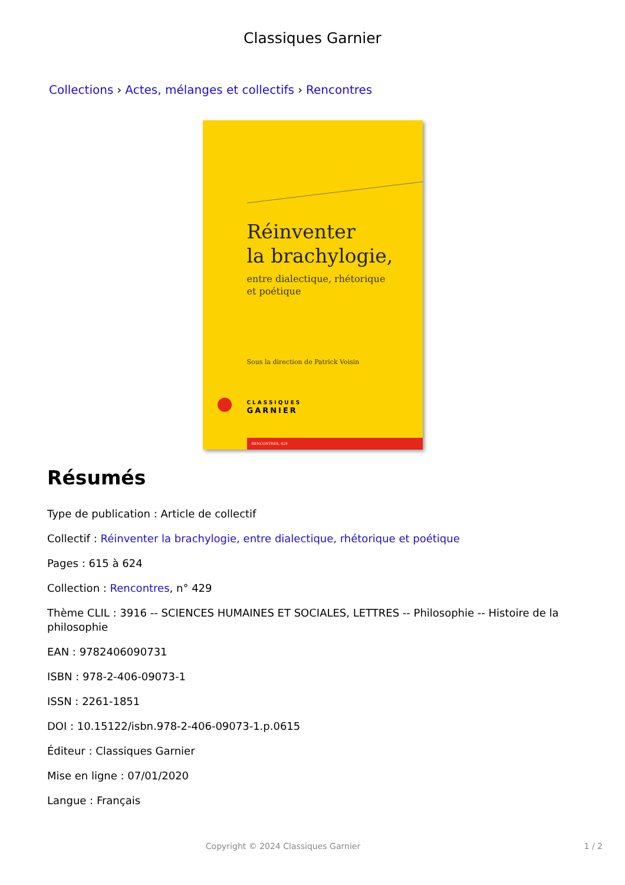Classiques Garnier
Collections › Actes, mélanges et collectifs › Rencontres
Réinventer
la brachylogie,
entre dialectique, rhétorique
et poétique
Sous la direction de Patrick Voisin
CLASSIQUES
GARNIER
RENCONTRES, 429
Résumés
Type de publication : Article de collectif
Collectif : Réinventer la brachylogie, entre dialectique, rhétorique et poétique
Pages : 615 à 624
Collection : Rencontres, n° 429
Thème CLIL : 3916 -- SCIENCES HUMAINES ET SOCIALES, LETTRES -- Philosophie -- Histoire de la philosophie
EAN : 9782406090731
ISBN : 978-2-406-09073-1
ISSN : 2261-1851
DOI : 10.15122/isbn.978-2-406-09073-1.p.0615
Éditeur : Classiques Garnier
Mise en ligne : 07/01/2020
Langue : Français
Copyright © 2024 Classiques Garnier 1 / 2